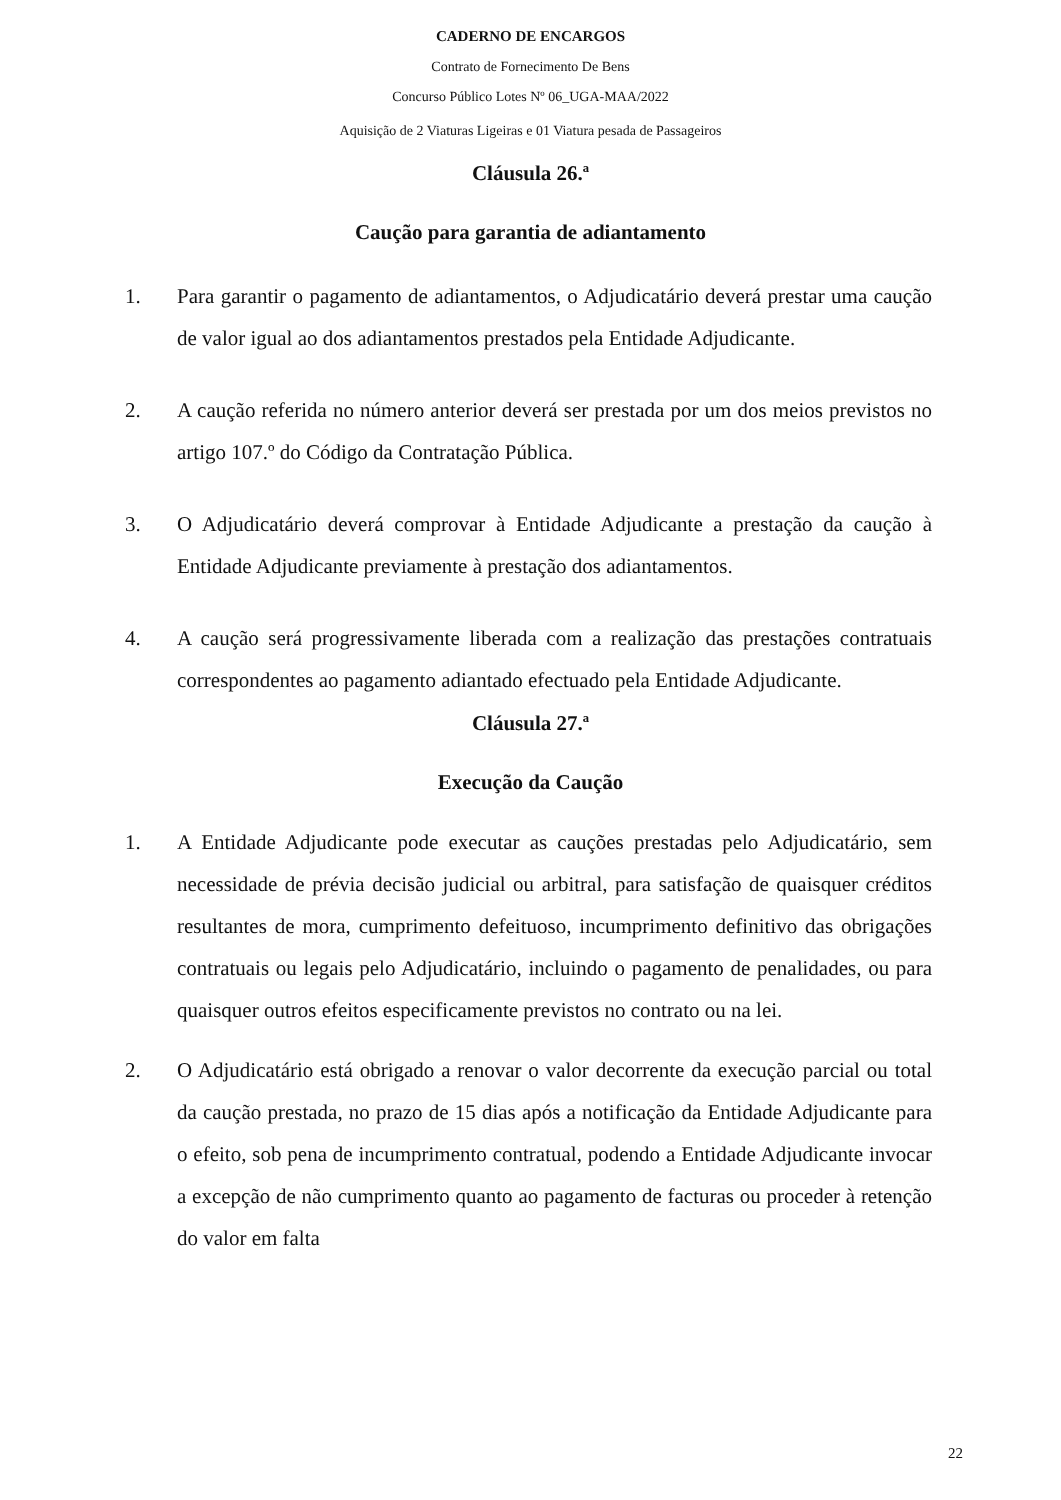CADERNO DE ENCARGOS
Contrato de Fornecimento De Bens
Concurso Público Lotes Nº 06_UGA-MAA/2022
Aquisição de 2 Viaturas Ligeiras e 01 Viatura pesada de Passageiros
Cláusula 26.ª
Caução para garantia de adiantamento
1. Para garantir o pagamento de adiantamentos, o Adjudicatário deverá prestar uma caução de valor igual ao dos adiantamentos prestados pela Entidade Adjudicante.
2. A caução referida no número anterior deverá ser prestada por um dos meios previstos no artigo 107.º do Código da Contratação Pública.
3. O Adjudicatário deverá comprovar à Entidade Adjudicante a prestação da caução à Entidade Adjudicante previamente à prestação dos adiantamentos.
4. A caução será progressivamente liberada com a realização das prestações contratuais correspondentes ao pagamento adiantado efectuado pela Entidade Adjudicante.
Cláusula 27.ª
Execução da Caução
1. A Entidade Adjudicante pode executar as cauções prestadas pelo Adjudicatário, sem necessidade de prévia decisão judicial ou arbitral, para satisfação de quaisquer créditos resultantes de mora, cumprimento defeituoso, incumprimento definitivo das obrigações contratuais ou legais pelo Adjudicatário, incluindo o pagamento de penalidades, ou para quaisquer outros efeitos especificamente previstos no contrato ou na lei.
2. O Adjudicatário está obrigado a renovar o valor decorrente da execução parcial ou total da caução prestada, no prazo de 15 dias após a notificação da Entidade Adjudicante para o efeito, sob pena de incumprimento contratual, podendo a Entidade Adjudicante invocar a excepção de não cumprimento quanto ao pagamento de facturas ou proceder à retenção do valor em falta
22